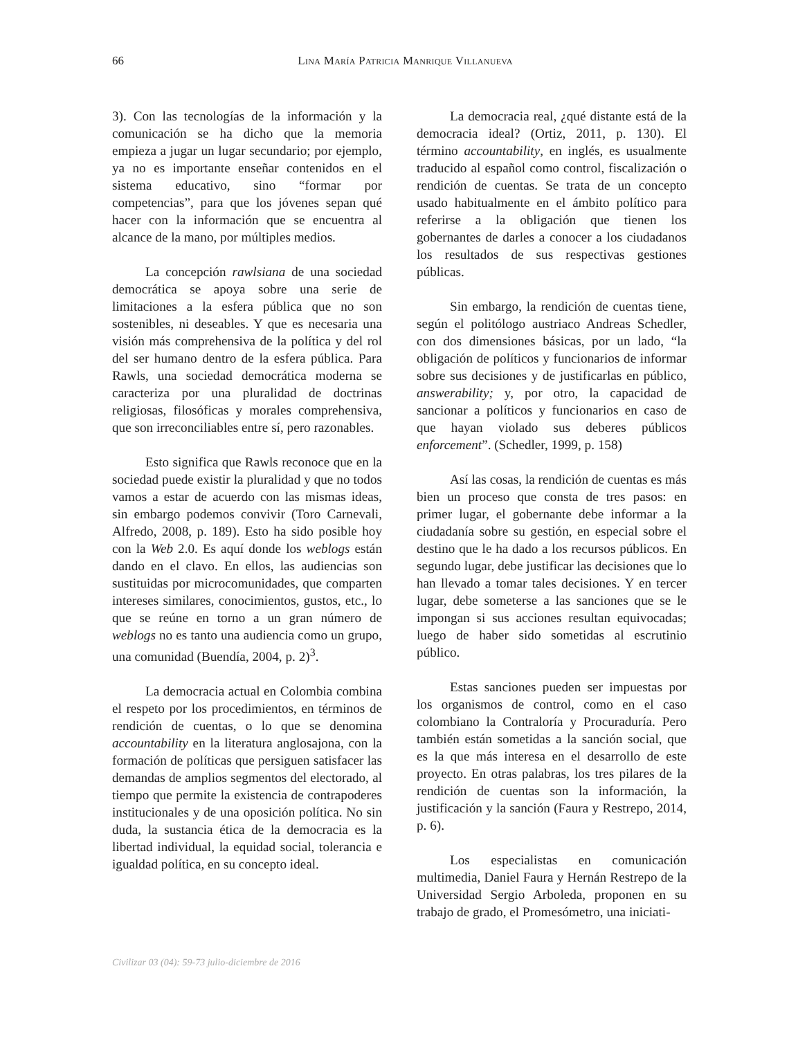66
Lina María Patricia Manrique Villanueva
3). Con las tecnologías de la información y la comunicación se ha dicho que la memoria empieza a jugar un lugar secundario; por ejemplo, ya no es importante enseñar contenidos en el sistema educativo, sino “formar por competencias”, para que los jóvenes sepan qué hacer con la información que se encuentra al alcance de la mano, por múltiples medios.
La concepción rawlsiana de una sociedad democrática se apoya sobre una serie de limitaciones a la esfera pública que no son sostenibles, ni deseables. Y que es necesaria una visión más comprehensiva de la política y del rol del ser humano dentro de la esfera pública. Para Rawls, una sociedad democrática moderna se caracteriza por una pluralidad de doctrinas religiosas, filosóficas y morales comprehensiva, que son irreconciliables entre sí, pero razonables.
Esto significa que Rawls reconoce que en la sociedad puede existir la pluralidad y que no todos vamos a estar de acuerdo con las mismas ideas, sin embargo podemos convivir (Toro Carnevali, Alfredo, 2008, p. 189). Esto ha sido posible hoy con la Web 2.0. Es aquí donde los weblogs están dando en el clavo. En ellos, las audiencias son sustituidas por microcomunidades, que comparten intereses similares, conocimientos, gustos, etc., lo que se reúne en torno a un gran número de weblogs no es tanto una audiencia como un grupo, una comunidad (Buendía, 2004, p. 2)<sup>3</sup>.
La democracia actual en Colombia combina el respeto por los procedimientos, en términos de rendición de cuentas, o lo que se denomina accountability en la literatura anglosajona, con la formación de políticas que persiguen satisfacer las demandas de amplios segmentos del electorado, al tiempo que permite la existencia de contrapoderes institucionales y de una oposición política. No sin duda, la sustancia ética de la democracia es la libertad individual, la equidad social, tolerancia e igualdad política, en su concepto ideal.
La democracia real, ¿qué distante está de la democracia ideal? (Ortiz, 2011, p. 130). El término accountability, en inglés, es usualmente traducido al español como control, fiscalización o rendición de cuentas. Se trata de un concepto usado habitualmente en el ámbito político para referirse a la obligación que tienen los gobernantes de darles a conocer a los ciudadanos los resultados de sus respectivas gestiones públicas.
Sin embargo, la rendición de cuentas tiene, según el politólogo austriaco Andreas Schedler, con dos dimensiones básicas, por un lado, “la obligación de políticos y funcionarios de informar sobre sus decisiones y de justificarlas en público, answerability; y, por otro, la capacidad de sancionar a políticos y funcionarios en caso de que hayan violado sus deberes públicos enforcement”. (Schedler, 1999, p. 158)
Así las cosas, la rendición de cuentas es más bien un proceso que consta de tres pasos: en primer lugar, el gobernante debe informar a la ciudadanía sobre su gestión, en especial sobre el destino que le ha dado a los recursos públicos. En segundo lugar, debe justificar las decisiones que lo han llevado a tomar tales decisiones. Y en tercer lugar, debe someterse a las sanciones que se le impongan si sus acciones resultan equivocadas; luego de haber sido sometidas al escrutinio público.
Estas sanciones pueden ser impuestas por los organismos de control, como en el caso colombiano la Contraloría y Procuraduría. Pero también están sometidas a la sanción social, que es la que más interesa en el desarrollo de este proyecto. En otras palabras, los tres pilares de la rendición de cuentas son la información, la justificación y la sanción (Faura y Restrepo, 2014, p. 6).
Los especialistas en comunicación multimedia, Daniel Faura y Hernán Restrepo de la Universidad Sergio Arboleda, proponen en su trabajo de grado, el Promesómetro, una iniciati-
Civilizar 03 (04): 59-73 julio-diciembre de 2016